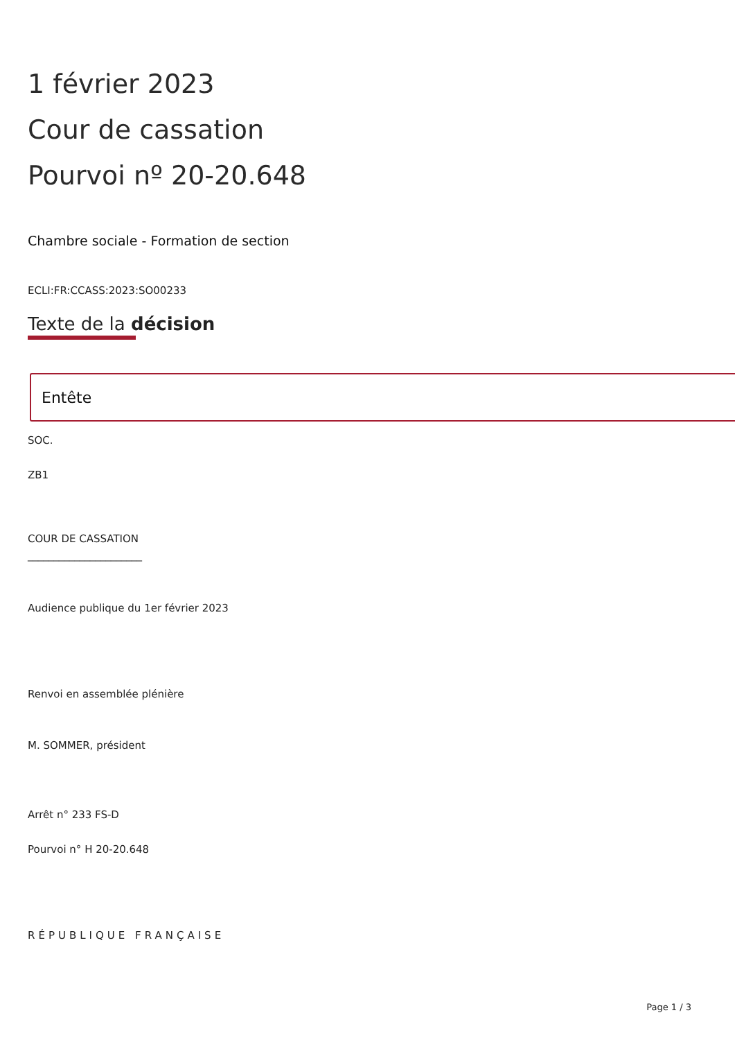1 février 2023
Cour de cassation
Pourvoi nº 20-20.648
Chambre sociale - Formation de section
ECLI:FR:CCASS:2023:SO00233
Texte de la décision
Entête
SOC.
ZB1
COUR DE CASSATION
______________________
Audience publique du 1er février 2023
Renvoi en assemblée plénière
M. SOMMER, président
Arrêt n° 233 FS-D
Pourvoi n° H 20-20.648
RÉPUBLIQUE FRANÇAISE
Page 1 / 3